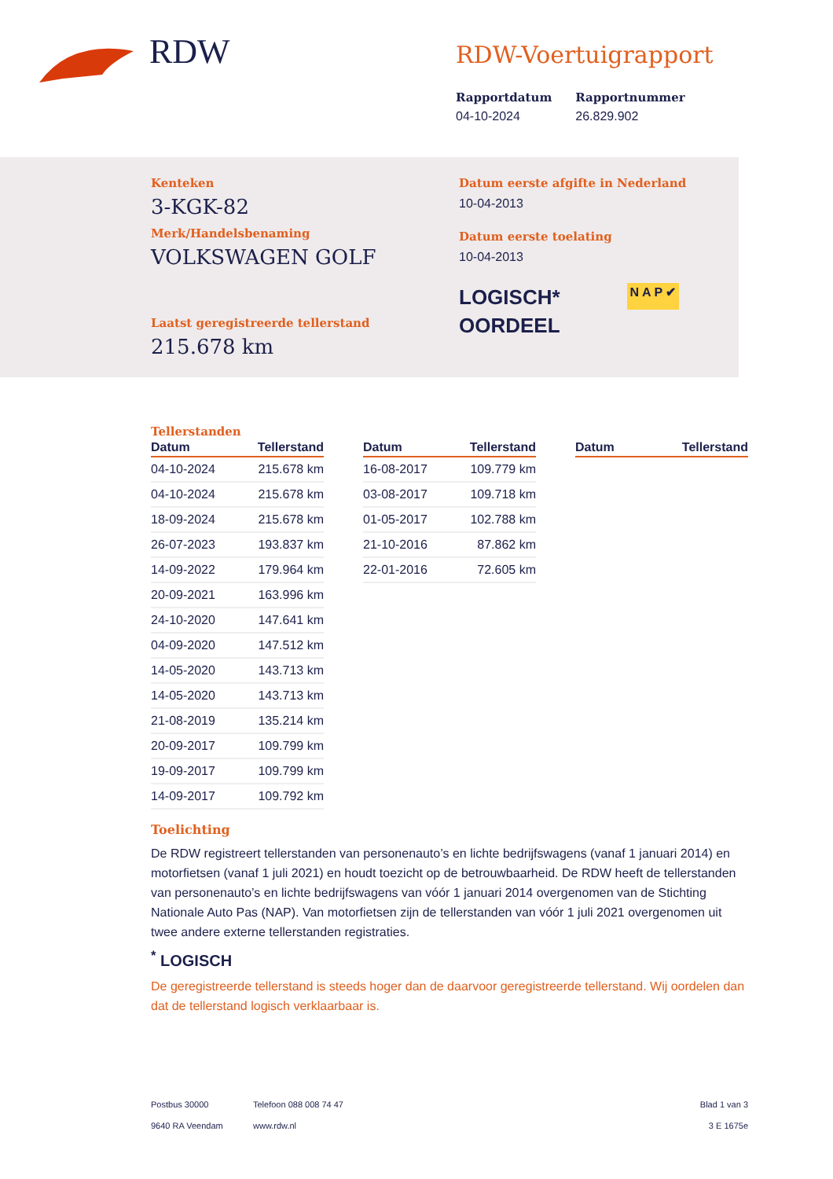RDW
RDW-Voertuigrapport
Rapportdatum
04-10-2024
Rapportnummer
26.829.902
Kenteken
3-KGK-82
Merk/Handelsbenaming
VOLKSWAGEN GOLF
Laatst geregistreerde tellerstand
215.678 km
Datum eerste afgifte in Nederland
10-04-2013
Datum eerste toelating
10-04-2013
LOGISCH*
OORDEEL
N A P ✔
Tellerstanden
| Datum | Tellerstand |
| --- | --- |
| 04-10-2024 | 215.678 km |
| 04-10-2024 | 215.678 km |
| 18-09-2024 | 215.678 km |
| 26-07-2023 | 193.837 km |
| 14-09-2022 | 179.964 km |
| 20-09-2021 | 163.996 km |
| 24-10-2020 | 147.641 km |
| 04-09-2020 | 147.512 km |
| 14-05-2020 | 143.713 km |
| 14-05-2020 | 143.713 km |
| 21-08-2019 | 135.214 km |
| 20-09-2017 | 109.799 km |
| 19-09-2017 | 109.799 km |
| 14-09-2017 | 109.792 km |
| Datum | Tellerstand |
| --- | --- |
| 16-08-2017 | 109.779 km |
| 03-08-2017 | 109.718 km |
| 01-05-2017 | 102.788 km |
| 21-10-2016 | 87.862 km |
| 22-01-2016 | 72.605 km |
| Datum | Tellerstand |
| --- | --- |
Toelichting
De RDW registreert tellerstanden van personenauto’s en lichte bedrijfswagens (vanaf 1 januari 2014) en motorfietsen (vanaf 1 juli 2021) en houdt toezicht op de betrouwbaarheid. De RDW heeft de tellerstanden van personenauto’s en lichte bedrijfswagens van vóór 1 januari 2014 overgenomen van de Stichting Nationale Auto Pas (NAP). Van motorfietsen zijn de tellerstanden van vóór 1 juli 2021 overgenomen uit twee andere externe tellerstanden registraties.
<sup>*</sup> LOGISCH
De geregistreerde tellerstand is steeds hoger dan de daarvoor geregistreerde tellerstand. Wij oordelen dan dat de tellerstand logisch verklaarbaar is.
Postbus 30000
9640 RA Veendam
Telefoon 088 008 74 47
www.rdw.nl
Blad 1 van 3
3 E 1675e